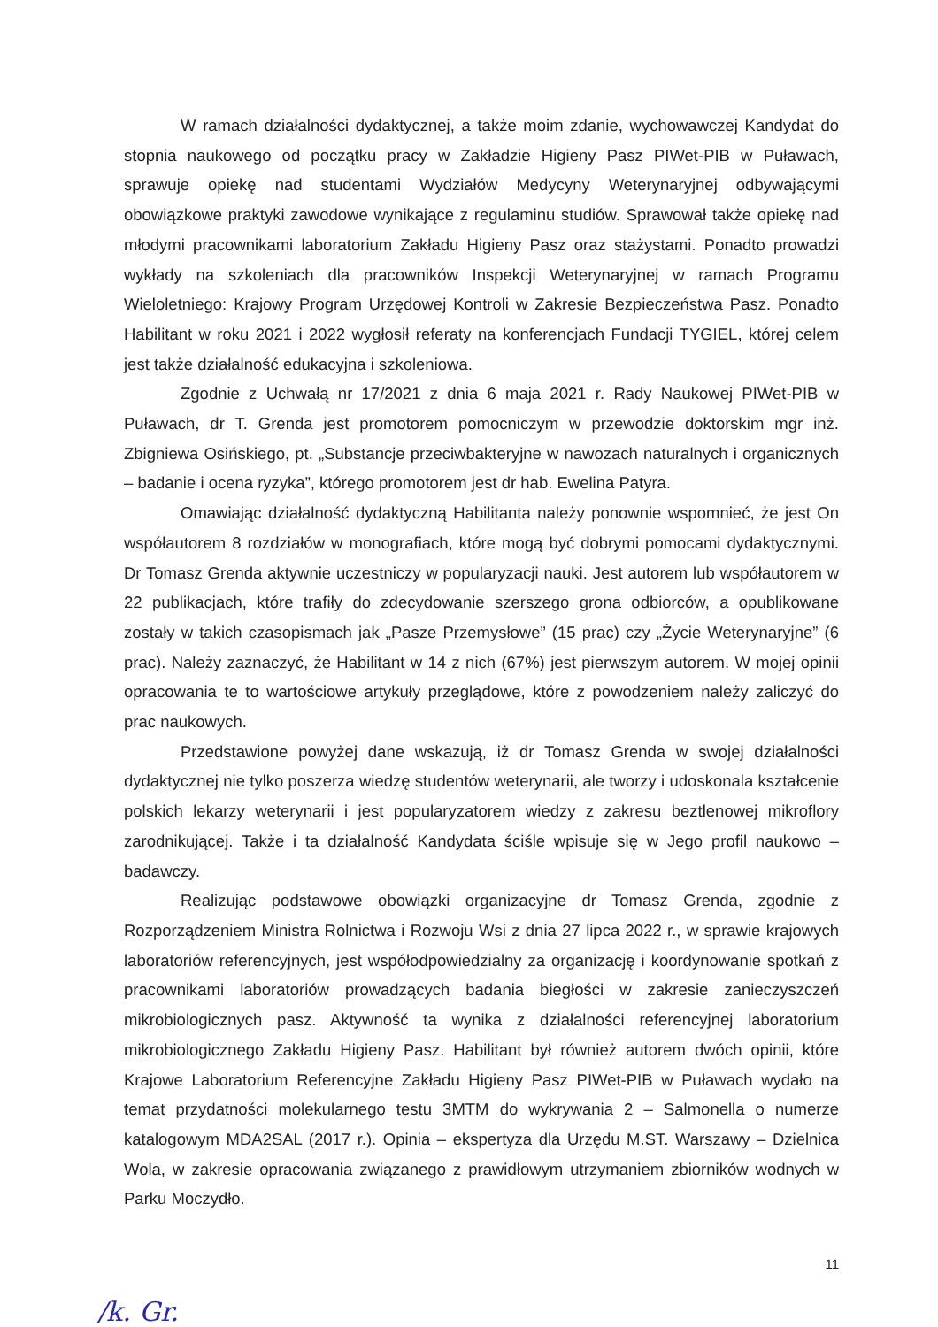W ramach działalności dydaktycznej, a także moim zdanie, wychowawczej Kandydat do stopnia naukowego od początku pracy w Zakładzie Higieny Pasz PIWet-PIB w Puławach, sprawuje opiekę nad studentami Wydziałów Medycyny Weterynaryjnej odbywającymi obowiązkowe praktyki zawodowe wynikające z regulaminu studiów. Sprawował także opiekę nad młodymi pracownikami laboratorium Zakładu Higieny Pasz oraz stażystami. Ponadto prowadzi wykłady na szkoleniach dla pracowników Inspekcji Weterynaryjnej w ramach Programu Wieloletniego: Krajowy Program Urzędowej Kontroli w Zakresie Bezpieczeństwa Pasz. Ponadto Habilitant w roku 2021 i 2022 wygłosił referaty na konferencjach Fundacji TYGIEL, której celem jest także działalność edukacyjna i szkoleniowa.
Zgodnie z Uchwałą nr 17/2021 z dnia 6 maja 2021 r. Rady Naukowej PIWet-PIB w Puławach, dr T. Grenda jest promotorem pomocniczym w przewodzie doktorskim mgr inż. Zbigniewa Osińskiego, pt. „Substancje przeciwbakteryjne w nawozach naturalnych i organicznych – badanie i ocena ryzyka”, którego promotorem jest dr hab. Ewelina Patyra.
Omawiając działalność dydaktyczną Habilitanta należy ponownie wspomnieć, że jest On współautorem 8 rozdziałów w monografiach, które mogą być dobrymi pomocami dydaktycznymi. Dr Tomasz Grenda aktywnie uczestniczy w popularyzacji nauki. Jest autorem lub współautorem w 22 publikacjach, które trafiły do zdecydowanie szerszego grona odbiorców, a opublikowane zostały w takich czasopismach jak „Pasze Przemysłowe” (15 prac) czy „Życie Weterynaryjne” (6 prac). Należy zaznaczyć, że Habilitant w 14 z nich (67%) jest pierwszym autorem. W mojej opinii opracowania te to wartościowe artykuły przeglądowe, które z powodzeniem należy zaliczyć do prac naukowych.
Przedstawione powyżej dane wskazują, iż dr Tomasz Grenda w swojej działalności dydaktycznej nie tylko poszerza wiedzę studentów weterynarii, ale tworzy i udoskonala kształcenie polskich lekarzy weterynarii i jest popularyzatorem wiedzy z zakresu beztlenowej mikroflory zarodnikującej. Także i ta działalność Kandydata ściśle wpisuje się w Jego profil naukowo – badawczy.
Realizując podstawowe obowiązki organizacyjne dr Tomasz Grenda, zgodnie z Rozporządzeniem Ministra Rolnictwa i Rozwoju Wsi z dnia 27 lipca 2022 r., w sprawie krajowych laboratoriów referencyjnych, jest współodpowiedzialny za organizację i koordynowanie spotkań z pracownikami laboratoriów prowadzących badania biegłości w zakresie zanieczyszczeń mikrobiologicznych pasz. Aktywność ta wynika z działalności referencyjnej laboratorium mikrobiologicznego Zakładu Higieny Pasz. Habilitant był również autorem dwóch opinii, które Krajowe Laboratorium Referencyjne Zakładu Higieny Pasz PIWet-PIB w Puławach wydało na temat przydatności molekularnego testu 3MTM do wykrywania 2 – Salmonella o numerze katalogowym MDA2SAL (2017 r.). Opinia – ekspertyza dla Urzędu M.ST. Warszawy – Dzielnica Wola, w zakresie opracowania związanego z prawidłowym utrzymaniem zbiorników wodnych w Parku Moczydło.
11
/k. Gr.